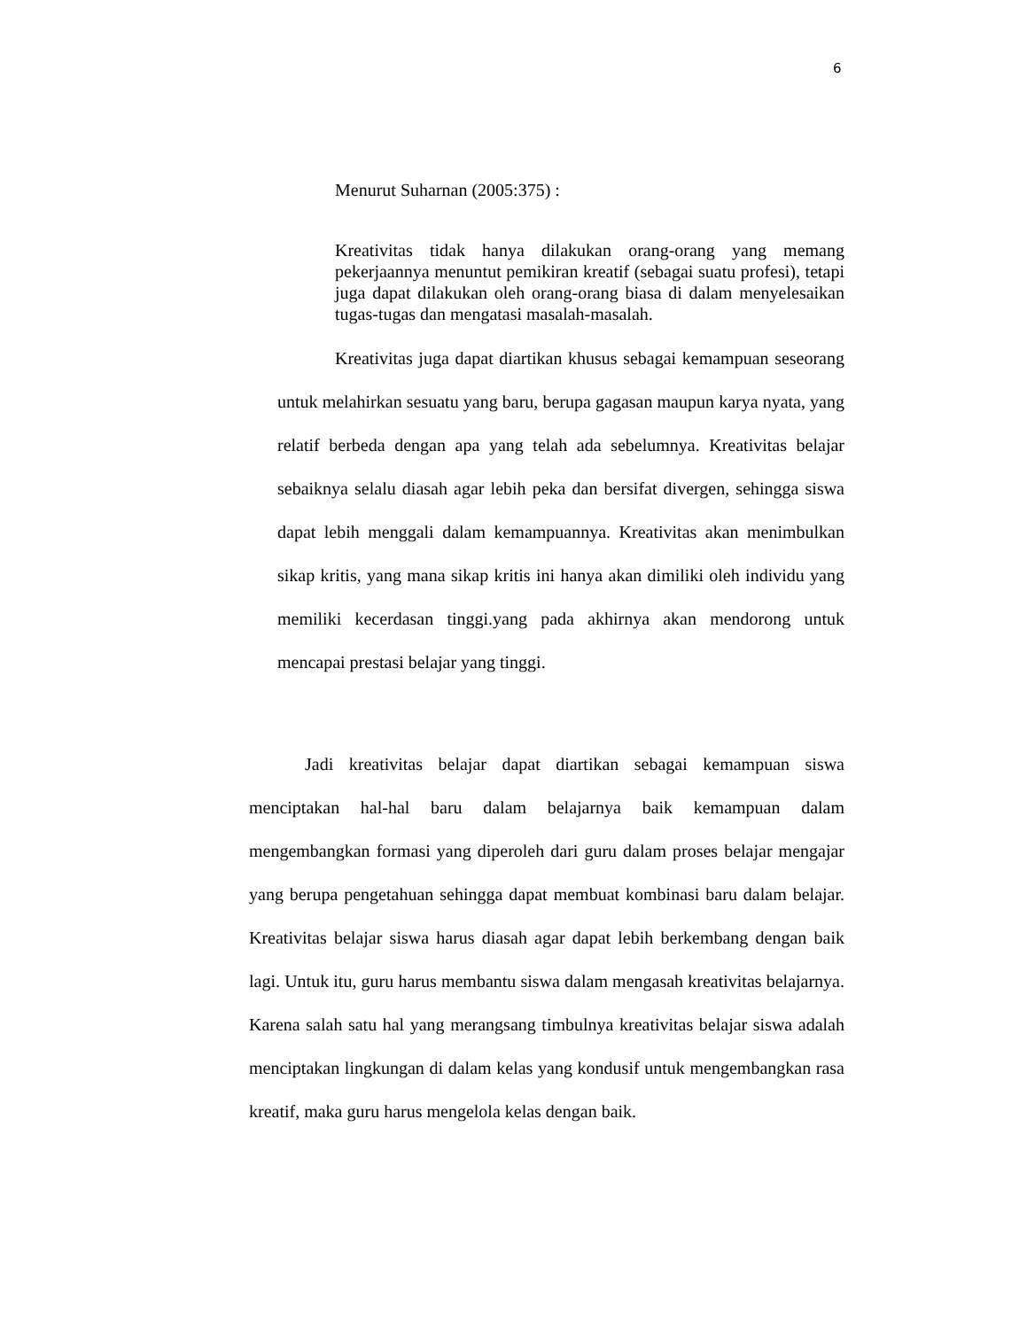6
Menurut Suharnan (2005:375) :
Kreativitas tidak hanya dilakukan orang-orang yang memang pekerjaannya menuntut pemikiran kreatif (sebagai suatu profesi), tetapi juga dapat dilakukan oleh orang-orang biasa di dalam menyelesaikan tugas-tugas dan mengatasi masalah-masalah.
Kreativitas juga dapat diartikan khusus sebagai kemampuan seseorang untuk melahirkan sesuatu yang baru, berupa gagasan maupun karya nyata, yang relatif berbeda dengan apa yang telah ada sebelumnya. Kreativitas belajar sebaiknya selalu diasah agar lebih peka dan bersifat divergen, sehingga siswa dapat lebih menggali dalam kemampuannya. Kreativitas akan menimbulkan sikap kritis, yang mana sikap kritis ini hanya akan dimiliki oleh individu yang memiliki kecerdasan tinggi.yang pada akhirnya akan mendorong untuk mencapai prestasi belajar yang tinggi.
Jadi kreativitas belajar dapat diartikan sebagai kemampuan siswa menciptakan hal-hal baru dalam belajarnya baik kemampuan dalam mengembangkan formasi yang diperoleh dari guru dalam proses belajar mengajar yang berupa pengetahuan sehingga dapat membuat kombinasi baru dalam belajar. Kreativitas belajar siswa harus diasah agar dapat lebih berkembang dengan baik lagi. Untuk itu, guru harus membantu siswa dalam mengasah kreativitas belajarnya. Karena salah satu hal yang merangsang timbulnya kreativitas belajar siswa adalah menciptakan lingkungan di dalam kelas yang kondusif untuk mengembangkan rasa kreatif, maka guru harus mengelola kelas dengan baik.